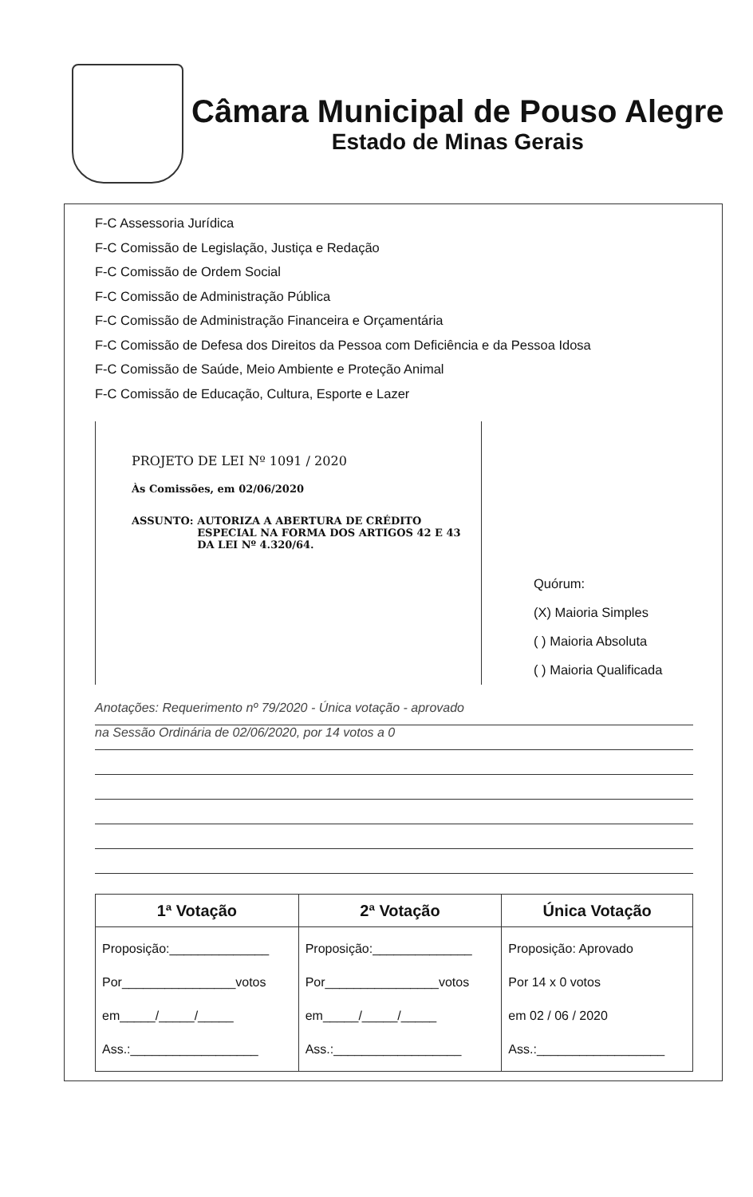Câmara Municipal de Pouso Alegre
Estado de Minas Gerais
F-C Assessoria Jurídica
F-C Comissão de Legislação, Justiça e Redação
F-C Comissão de Ordem Social
F-C Comissão de Administração Pública
F-C Comissão de Administração Financeira e Orçamentária
F-C Comissão de Defesa dos Direitos da Pessoa com Deficiência e da Pessoa Idosa
F-C Comissão de Saúde, Meio Ambiente e Proteção Animal
F-C Comissão de Educação, Cultura, Esporte e Lazer
PROJETO DE LEI Nº 1091 / 2020
Às Comissões, em 02/06/2020
ASSUNTO: AUTORIZA A ABERTURA DE CRÉDITO
ESPECIAL NA FORMA DOS ARTIGOS 42 E 43
DA LEI Nº 4.320/64.
Quórum:
(X) Maioria Simples
( ) Maioria Absoluta
( ) Maioria Qualificada
Anotações: Requerimento nº 79/2020 - Única votação - aprovado
na Sessão Ordinária de 02/06/2020, por 14 votos a 0
| 1ª Votação | 2ª Votação | Única Votação |
| --- | --- | --- |
| Proposição:______________ Por________________votos em_____/_____/_____ Ass.:__________________ | Proposição:______________ Por________________votos em_____/_____/_____ Ass.:__________________ | Proposição: Aprovado Por 14 x 0 votos em 02 / 06 / 2020 Ass.:__________________ |